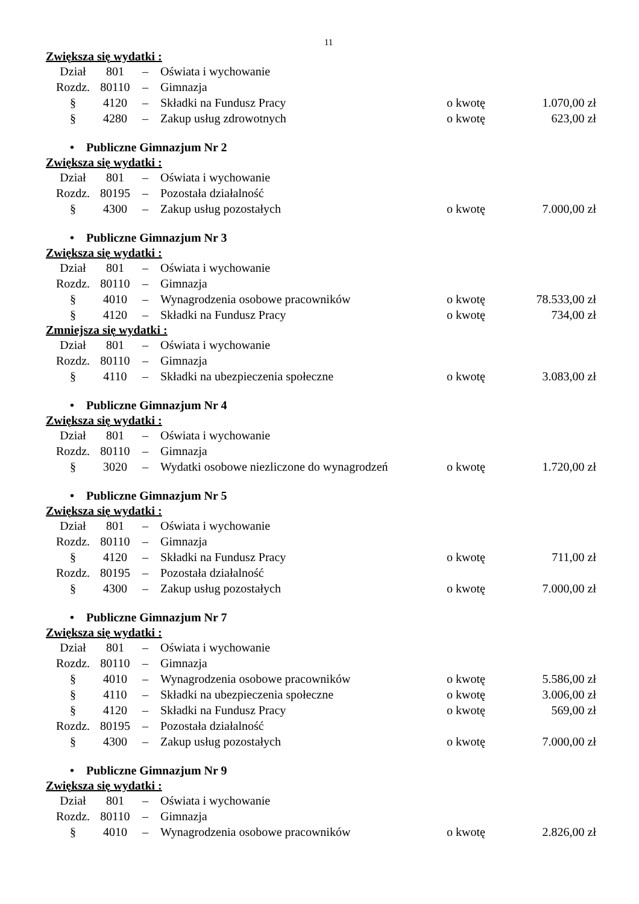11
Zwiększa się wydatki :
| Dział | 801 | – | Oświata i wychowanie | | |
| Rozdz. | 80110 | – | Gimnazja | | |
| § | 4120 | – | Składki na Fundusz Pracy | o kwotę | 1.070,00 zł |
| § | 4280 | – | Zakup usług zdrowotnych | o kwotę | 623,00 zł |
• Publiczne Gimnazjum Nr 2
Zwiększa się wydatki :
| Dział | 801 | – | Oświata i wychowanie | | |
| Rozdz. | 80195 | – | Pozostała działalność | | |
| § | 4300 | – | Zakup usług pozostałych | o kwotę | 7.000,00 zł |
• Publiczne Gimnazjum Nr 3
Zwiększa się wydatki :
| Dział | 801 | – | Oświata i wychowanie | | |
| Rozdz. | 80110 | – | Gimnazja | | |
| § | 4010 | – | Wynagrodzenia osobowe pracowników | o kwotę | 78.533,00 zł |
| § | 4120 | – | Składki na Fundusz Pracy | o kwotę | 734,00 zł |
Zmniejsza się wydatki :
| Dział | 801 | – | Oświata i wychowanie | | |
| Rozdz. | 80110 | – | Gimnazja | | |
| § | 4110 | – | Składki na ubezpieczenia społeczne | o kwotę | 3.083,00 zł |
• Publiczne Gimnazjum Nr 4
Zwiększa się wydatki :
| Dział | 801 | – | Oświata i wychowanie | | |
| Rozdz. | 80110 | – | Gimnazja | | |
| § | 3020 | – | Wydatki osobowe niezliczone do wynagrodzeń | o kwotę | 1.720,00 zł |
• Publiczne Gimnazjum Nr 5
Zwiększa się wydatki :
| Dział | 801 | – | Oświata i wychowanie | | |
| Rozdz. | 80110 | – | Gimnazja | | |
| § | 4120 | – | Składki na Fundusz Pracy | o kwotę | 711,00 zł |
| Rozdz. | 80195 | – | Pozostała działalność | | |
| § | 4300 | – | Zakup usług pozostałych | o kwotę | 7.000,00 zł |
• Publiczne Gimnazjum Nr 7
Zwiększa się wydatki :
| Dział | 801 | – | Oświata i wychowanie | | |
| Rozdz. | 80110 | – | Gimnazja | | |
| § | 4010 | – | Wynagrodzenia osobowe pracowników | o kwotę | 5.586,00 zł |
| § | 4110 | – | Składki na ubezpieczenia społeczne | o kwotę | 3.006,00 zł |
| § | 4120 | – | Składki na Fundusz Pracy | o kwotę | 569,00 zł |
| Rozdz. | 80195 | – | Pozostała działalność | | |
| § | 4300 | – | Zakup usług pozostałych | o kwotę | 7.000,00 zł |
• Publiczne Gimnazjum Nr 9
Zwiększa się wydatki :
| Dział | 801 | – | Oświata i wychowanie | | |
| Rozdz. | 80110 | – | Gimnazja | | |
| § | 4010 | – | Wynagrodzenia osobowe pracowników | o kwotę | 2.826,00 zł |